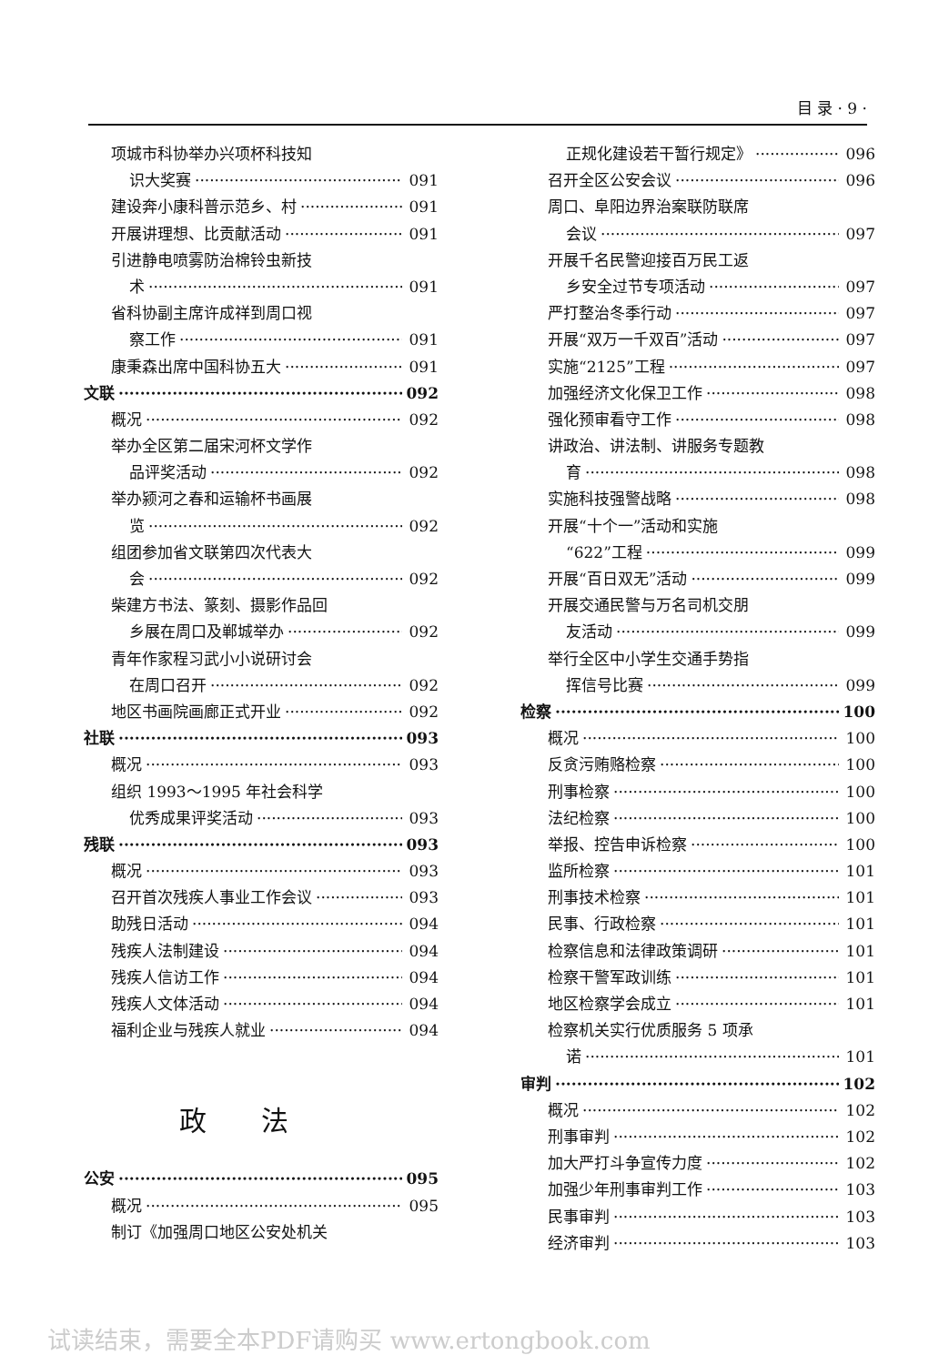目 录 · 9 ·
项城市科协举办兴项杯科技知
识大奖赛 091
建设奔小康科普示范乡、村 091
开展讲理想、比贡献活动 091
引进静电喷雾防治棉铃虫新技
术 091
省科协副主席许成祥到周口视
察工作 091
康秉森出席中国科协五大 091
文联 092
概况 092
举办全区第二届宋河杯文学作
品评奖活动 092
举办颍河之春和运输杯书画展
览 092
组团参加省文联第四次代表大
会 092
柴建方书法、篆刻、摄影作品回
乡展在周口及郸城举办 092
青年作家程习武小小说研讨会
在周口召开 092
地区书画院画廊正式开业 092
社联 093
概况 093
组织 1993～1995 年社会科学
优秀成果评奖活动 093
残联 093
概况 093
召开首次残疾人事业工作会议 093
助残日活动 094
残疾人法制建设 094
残疾人信访工作 094
残疾人文体活动 094
福利企业与残疾人就业 094
政法
公安 095
概况 095
制订《加强周口地区公安处机关
正规化建设若干暂行规定》 096
召开全区公安会议 096
周口、阜阳边界治案联防联席
会议 097
开展千名民警迎接百万民工返
乡安全过节专项活动 097
严打整治冬季行动 097
开展“双万一千双百”活动 097
实施“2125”工程 097
加强经济文化保卫工作 098
强化预审看守工作 098
讲政治、讲法制、讲服务专题教
育 098
实施科技强警战略 098
开展“十个一”活动和实施
“622”工程 099
开展“百日双无”活动 099
开展交通民警与万名司机交朋
友活动 099
举行全区中小学生交通手势指
挥信号比赛 099
检察 100
概况 100
反贪污贿赂检察 100
刑事检察 100
法纪检察 100
举报、控告申诉检察 100
监所检察 101
刑事技术检察 101
民事、行政检察 101
检察信息和法律政策调研 101
检察干警军政训练 101
地区检察学会成立 101
检察机关实行优质服务 5 项承
诺 101
审判 102
概况 102
刑事审判 102
加大严打斗争宣传力度 102
加强少年刑事审判工作 103
民事审判 103
经济审判 103
试读结束，需要全本PDF请购买 www.ertongbook.com